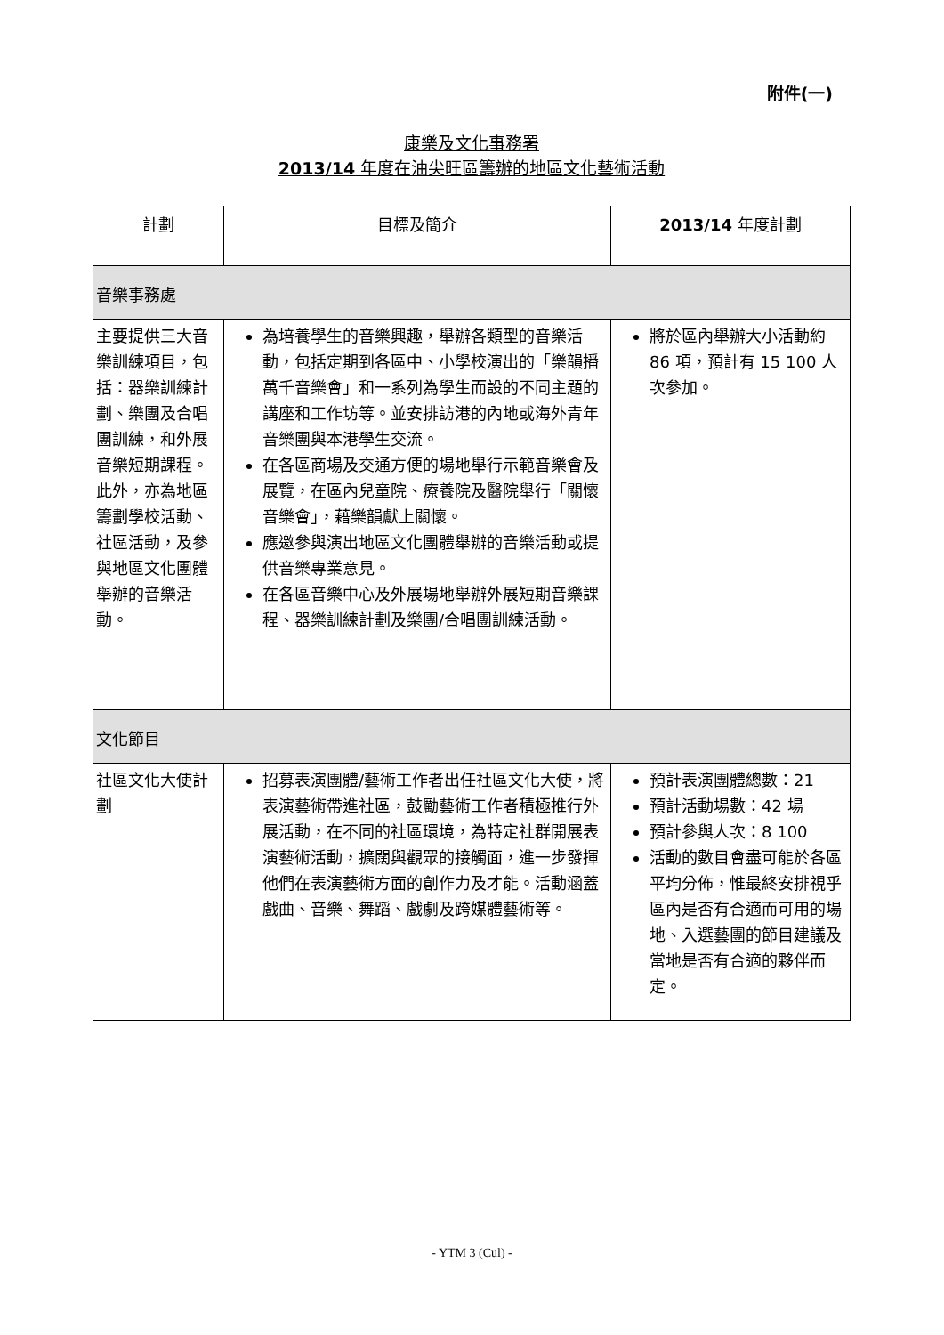附件(一)
康樂及文化事務署
2013/14 年度在油尖旺區籌辦的地區文化藝術活動
| 計劃 | 目標及簡介 | 2013/14 年度計劃 |
| --- | --- | --- |
| 音樂事務處 | | |
| 主要提供三大音樂訓練項目，包括：器樂訓練計劃、樂團及合唱團訓練，和外展音樂短期課程。此外，亦為地區籌劃學校活動、社區活動，及參與地區文化團體舉辦的音樂活動。 | 為培養學生的音樂興趣，舉辦各類型的音樂活動，包括定期到各區中、小學校演出的「樂韻播萬千音樂會」和一系列為學生而設的不同主題的講座和工作坊等。並安排訪港的內地或海外青年音樂團與本港學生交流。 在各區商場及交通方便的場地舉行示範音樂會及展覽，在區內兒童院、療養院及醫院舉行「關懷音樂會」，藉樂韻獻上關懷。 應邀參與演出地區文化團體舉辦的音樂活動或提供音樂專業意見。 在各區音樂中心及外展場地舉辦外展短期音樂課程、器樂訓練計劃及樂團/合唱團訓練活動。 | 將於區內舉辦大小活動約 86 項，預計有 15 100 人次參加。 |
| 文化節目 | | |
| 社區文化大使計劃 | 招募表演團體/藝術工作者出任社區文化大使，將表演藝術帶進社區，鼓勵藝術工作者積極推行外展活動，在不同的社區環境，為特定社群開展表演藝術活動，擴闊與觀眾的接觸面，進一步發揮他們在表演藝術方面的創作力及才能。活動涵蓋戲曲、音樂、舞蹈、戲劇及跨媒體藝術等。 | 預計表演團體總數：21 預計活動場數：42 場 預計參與人次：8 100 活動的數目會盡可能於各區平均分佈，惟最終安排視乎區內是否有合適而可用的場地、入選藝團的節目建議及當地是否有合適的夥伴而定。 |
- YTM 3 (Cul) -